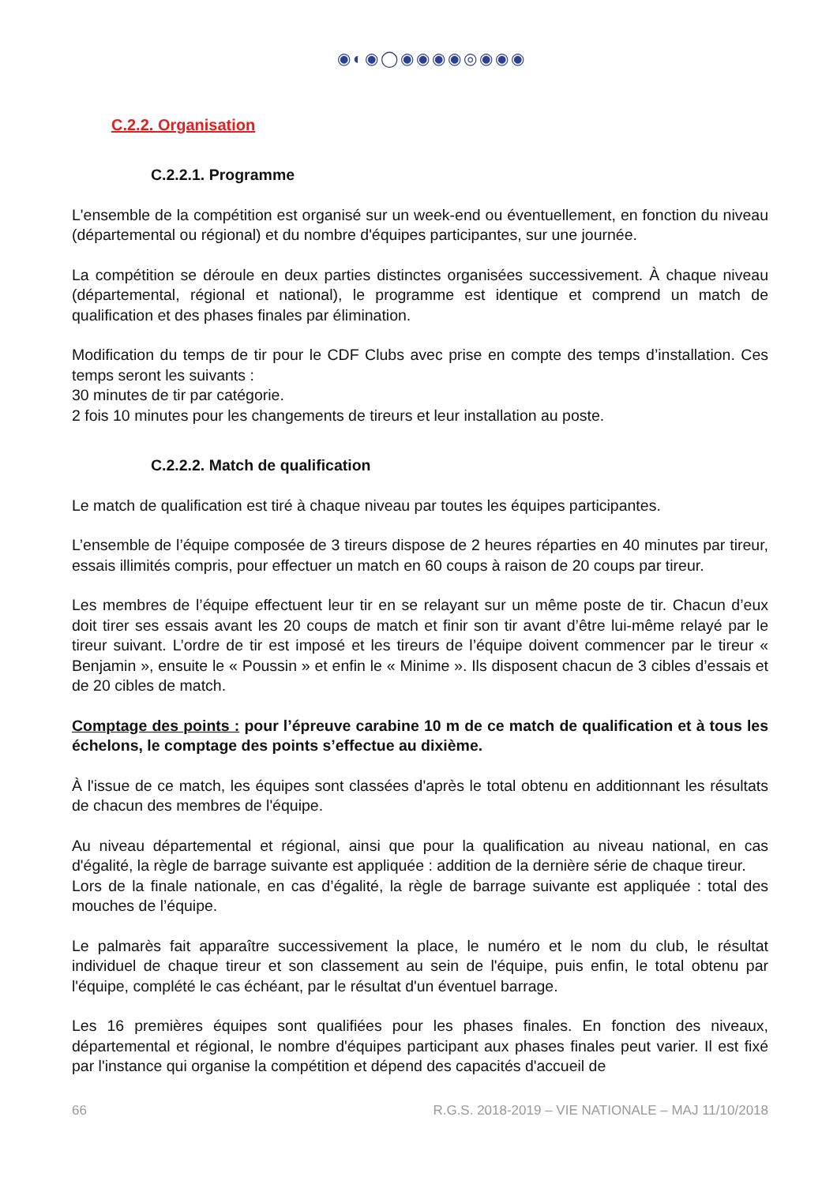◉◐◉◯◉◉◉◉◎◉◉◉
C.2.2. Organisation
C.2.2.1. Programme
L'ensemble de la compétition est organisé sur un week-end ou éventuellement, en fonction du niveau (départemental ou régional) et du nombre d'équipes participantes, sur une journée.
La compétition se déroule en deux parties distinctes organisées successivement. À chaque niveau (départemental, régional et national), le programme est identique et comprend un match de qualification et des phases finales par élimination.
Modification du temps de tir pour le CDF Clubs avec prise en compte des temps d’installation. Ces temps seront les suivants :
30 minutes de tir par catégorie.
2 fois 10 minutes pour les changements de tireurs et leur installation au poste.
C.2.2.2. Match de qualification
Le match de qualification est tiré à chaque niveau par toutes les équipes participantes.
L’ensemble de l’équipe composée de 3 tireurs dispose de 2 heures réparties en 40 minutes par tireur, essais illimités compris, pour effectuer un match en 60 coups à raison de 20 coups par tireur.
Les membres de l’équipe effectuent leur tir en se relayant sur un même poste de tir. Chacun d’eux doit tirer ses essais avant les 20 coups de match et finir son tir avant d’être lui-même relayé par le tireur suivant. L’ordre de tir est imposé et les tireurs de l’équipe doivent commencer par le tireur « Benjamin », ensuite le « Poussin » et enfin le « Minime ». Ils disposent chacun de 3 cibles d’essais et de 20 cibles de match.
Comptage des points : pour l’épreuve carabine 10 m de ce match de qualification et à tous les échelons, le comptage des points s’effectue au dixième.
À l'issue de ce match, les équipes sont classées d'après le total obtenu en additionnant les résultats de chacun des membres de l'équipe.
Au niveau départemental et régional, ainsi que pour la qualification au niveau national, en cas d'égalité, la règle de barrage suivante est appliquée : addition de la dernière série de chaque tireur.
Lors de la finale nationale, en cas d’égalité, la règle de barrage suivante est appliquée : total des mouches de l’équipe.
Le palmarès fait apparaître successivement la place, le numéro et le nom du club, le résultat individuel de chaque tireur et son classement au sein de l'équipe, puis enfin, le total obtenu par l'équipe, complété le cas échéant, par le résultat d'un éventuel barrage.
Les 16 premières équipes sont qualifiées pour les phases finales. En fonction des niveaux, départemental et régional, le nombre d'équipes participant aux phases finales peut varier. Il est fixé par l'instance qui organise la compétition et dépend des capacités d'accueil de
66 R.G.S. 2018-2019 – VIE NATIONALE – MAJ 11/10/2018